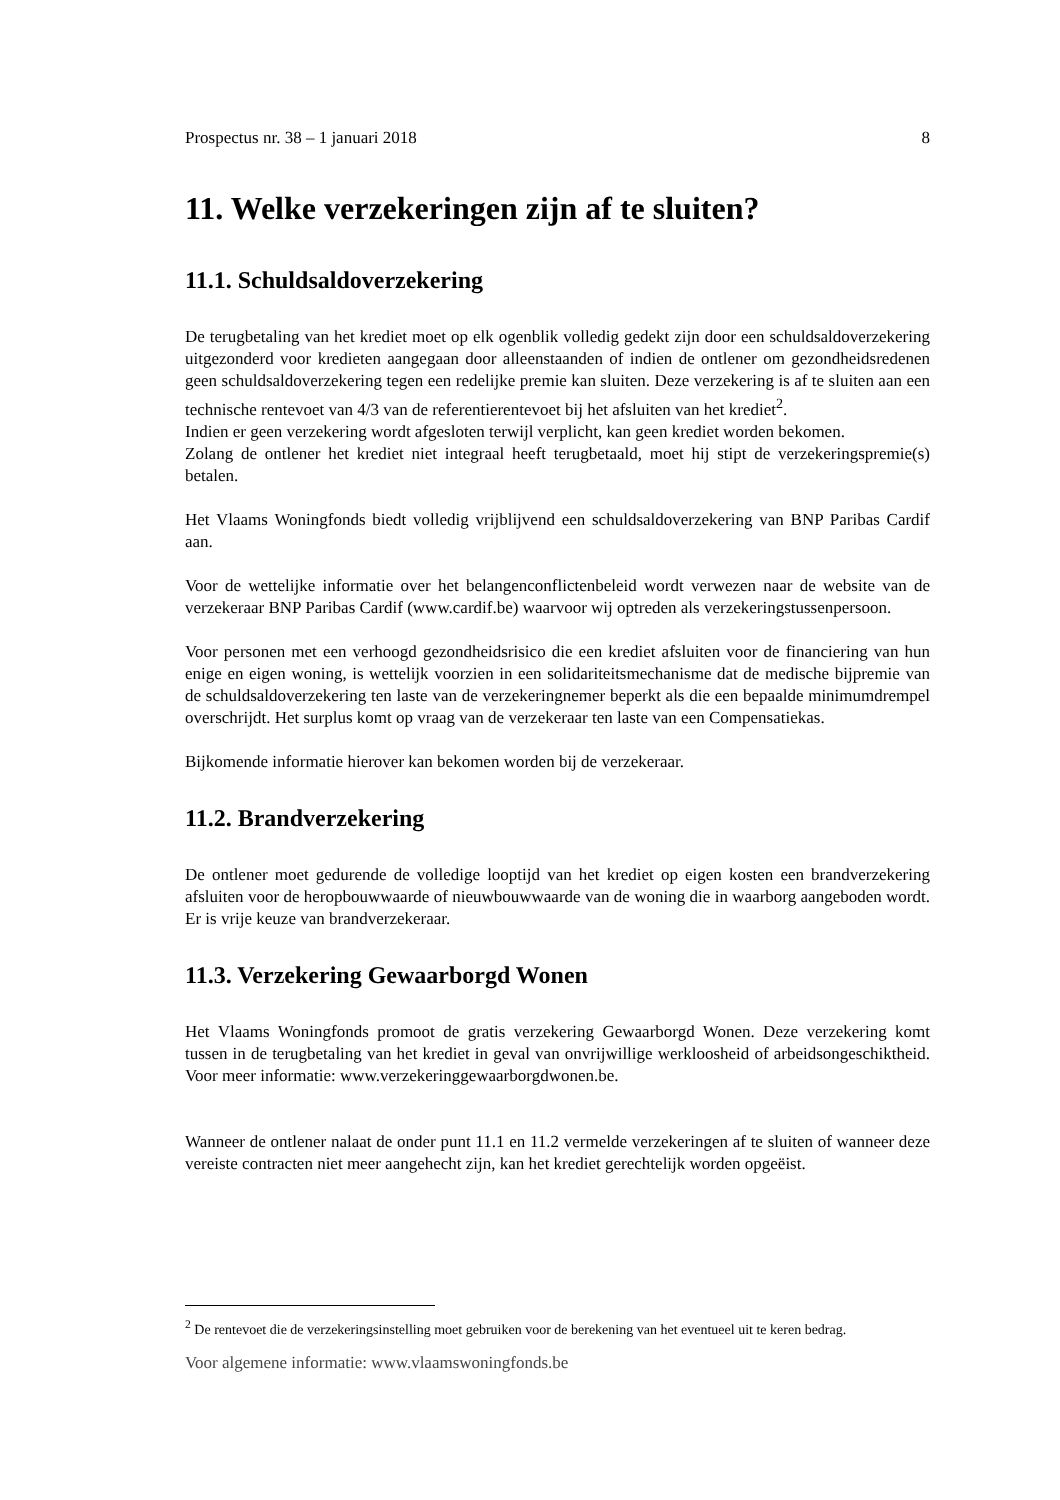Prospectus nr. 38 – 1 januari 2018 8
11. Welke verzekeringen zijn af te sluiten?
11.1. Schuldsaldoverzekering
De terugbetaling van het krediet moet op elk ogenblik volledig gedekt zijn door een schuldsaldoverzekering uitgezonderd voor kredieten aangegaan door alleenstaanden of indien de ontlener om gezondheidsredenen geen schuldsaldoverzekering tegen een redelijke premie kan sluiten. Deze verzekering is af te sluiten aan een technische rentevoet van 4/3 van de referentierentevoet bij het afsluiten van het krediet<sup>2</sup>.
Indien er geen verzekering wordt afgesloten terwijl verplicht, kan geen krediet worden bekomen.
Zolang de ontlener het krediet niet integraal heeft terugbetaald, moet hij stipt de verzekeringspremie(s) betalen.
Het Vlaams Woningfonds biedt volledig vrijblijvend een schuldsaldoverzekering van BNP Paribas Cardif aan.
Voor de wettelijke informatie over het belangenconflictenbeleid wordt verwezen naar de website van de verzekeraar BNP Paribas Cardif (www.cardif.be) waarvoor wij optreden als verzekeringstussenpersoon.
Voor personen met een verhoogd gezondheidsrisico die een krediet afsluiten voor de financiering van hun enige en eigen woning, is wettelijk voorzien in een solidariteitsmechanisme dat de medische bijpremie van de schuldsaldoverzekering ten laste van de verzekeringnemer beperkt als die een bepaalde minimumdrempel overschrijdt. Het surplus komt op vraag van de verzekeraar ten laste van een Compensatiekas.
Bijkomende informatie hierover kan bekomen worden bij de verzekeraar.
11.2. Brandverzekering
De ontlener moet gedurende de volledige looptijd van het krediet op eigen kosten een brandverzekering afsluiten voor de heropbouwwaarde of nieuwbouwwaarde van de woning die in waarborg aangeboden wordt. Er is vrije keuze van brandverzekeraar.
11.3. Verzekering Gewaarborgd Wonen
Het Vlaams Woningfonds promoot de gratis verzekering Gewaarborgd Wonen. Deze verzekering komt tussen in de terugbetaling van het krediet in geval van onvrijwillige werkloosheid of arbeidsongeschiktheid. Voor meer informatie: www.verzekeringgewaarborgdwonen.be.
Wanneer de ontlener nalaat de onder punt 11.1 en 11.2 vermelde verzekeringen af te sluiten of wanneer deze vereiste contracten niet meer aangehecht zijn, kan het krediet gerechtelijk worden opgeëist.
<sup>2</sup> De rentevoet die de verzekeringsinstelling moet gebruiken voor de berekening van het eventueel uit te keren bedrag.
Voor algemene informatie: www.vlaamswoningfonds.be